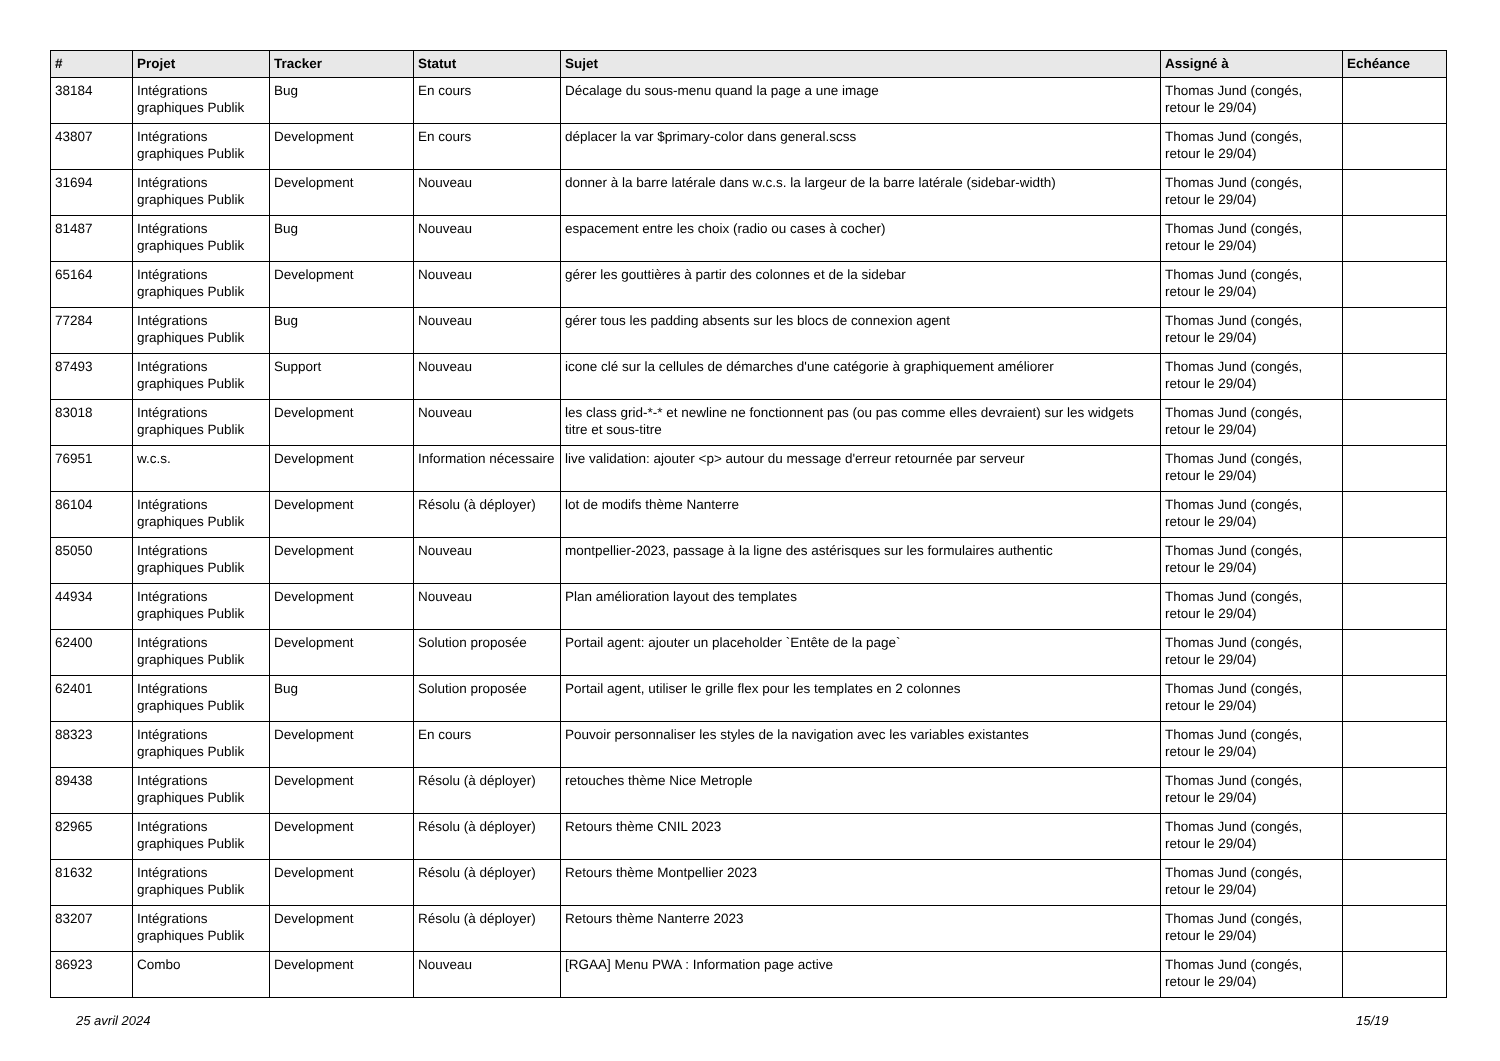| # | Projet | Tracker | Statut | Sujet | Assigné à | Echéance |
| --- | --- | --- | --- | --- | --- | --- |
| 38184 | Intégrations graphiques Publik | Bug | En cours | Décalage du sous-menu quand la page a une image | Thomas Jund (congés, retour le 29/04) | |
| 43807 | Intégrations graphiques Publik | Development | En cours | déplacer la var $primary-color dans general.scss | Thomas Jund (congés, retour le 29/04) | |
| 31694 | Intégrations graphiques Publik | Development | Nouveau | donner à la barre latérale dans w.c.s. la largeur de la barre latérale (sidebar-width) | Thomas Jund (congés, retour le 29/04) | |
| 81487 | Intégrations graphiques Publik | Bug | Nouveau | espacement entre les choix (radio ou cases à cocher) | Thomas Jund (congés, retour le 29/04) | |
| 65164 | Intégrations graphiques Publik | Development | Nouveau | gérer les gouttières à partir des colonnes et de la sidebar | Thomas Jund (congés, retour le 29/04) | |
| 77284 | Intégrations graphiques Publik | Bug | Nouveau | gérer tous les padding absents sur les blocs de connexion agent | Thomas Jund (congés, retour le 29/04) | |
| 87493 | Intégrations graphiques Publik | Support | Nouveau | icone clé sur la cellules de démarches d'une catégorie à graphiquement améliorer | Thomas Jund (congés, retour le 29/04) | |
| 83018 | Intégrations graphiques Publik | Development | Nouveau | les class grid-*-* et newline ne fonctionnent pas (ou pas comme elles devraient) sur les widgets titre et sous-titre | Thomas Jund (congés, retour le 29/04) | |
| 76951 | w.c.s. | Development | Information nécessaire | live validation: ajouter <p> autour du message d'erreur retournée par serveur | Thomas Jund (congés, retour le 29/04) | |
| 86104 | Intégrations graphiques Publik | Development | Résolu (à déployer) | lot de modifs thème Nanterre | Thomas Jund (congés, retour le 29/04) | |
| 85050 | Intégrations graphiques Publik | Development | Nouveau | montpellier-2023, passage à la ligne des astérisques sur les formulaires authentic | Thomas Jund (congés, retour le 29/04) | |
| 44934 | Intégrations graphiques Publik | Development | Nouveau | Plan amélioration layout des templates | Thomas Jund (congés, retour le 29/04) | |
| 62400 | Intégrations graphiques Publik | Development | Solution proposée | Portail agent: ajouter un placeholder `Entête de la page` | Thomas Jund (congés, retour le 29/04) | |
| 62401 | Intégrations graphiques Publik | Bug | Solution proposée | Portail agent, utiliser le grille flex pour les templates en 2 colonnes | Thomas Jund (congés, retour le 29/04) | |
| 88323 | Intégrations graphiques Publik | Development | En cours | Pouvoir personnaliser les styles de la navigation avec les variables existantes | Thomas Jund (congés, retour le 29/04) | |
| 89438 | Intégrations graphiques Publik | Development | Résolu (à déployer) | retouches thème Nice Metrople | Thomas Jund (congés, retour le 29/04) | |
| 82965 | Intégrations graphiques Publik | Development | Résolu (à déployer) | Retours thème CNIL 2023 | Thomas Jund (congés, retour le 29/04) | |
| 81632 | Intégrations graphiques Publik | Development | Résolu (à déployer) | Retours thème Montpellier 2023 | Thomas Jund (congés, retour le 29/04) | |
| 83207 | Intégrations graphiques Publik | Development | Résolu (à déployer) | Retours thème Nanterre 2023 | Thomas Jund (congés, retour le 29/04) | |
| 86923 | Combo | Development | Nouveau | [RGAA] Menu PWA : Information page active | Thomas Jund (congés, retour le 29/04) | |
25 avril 2024 15/19